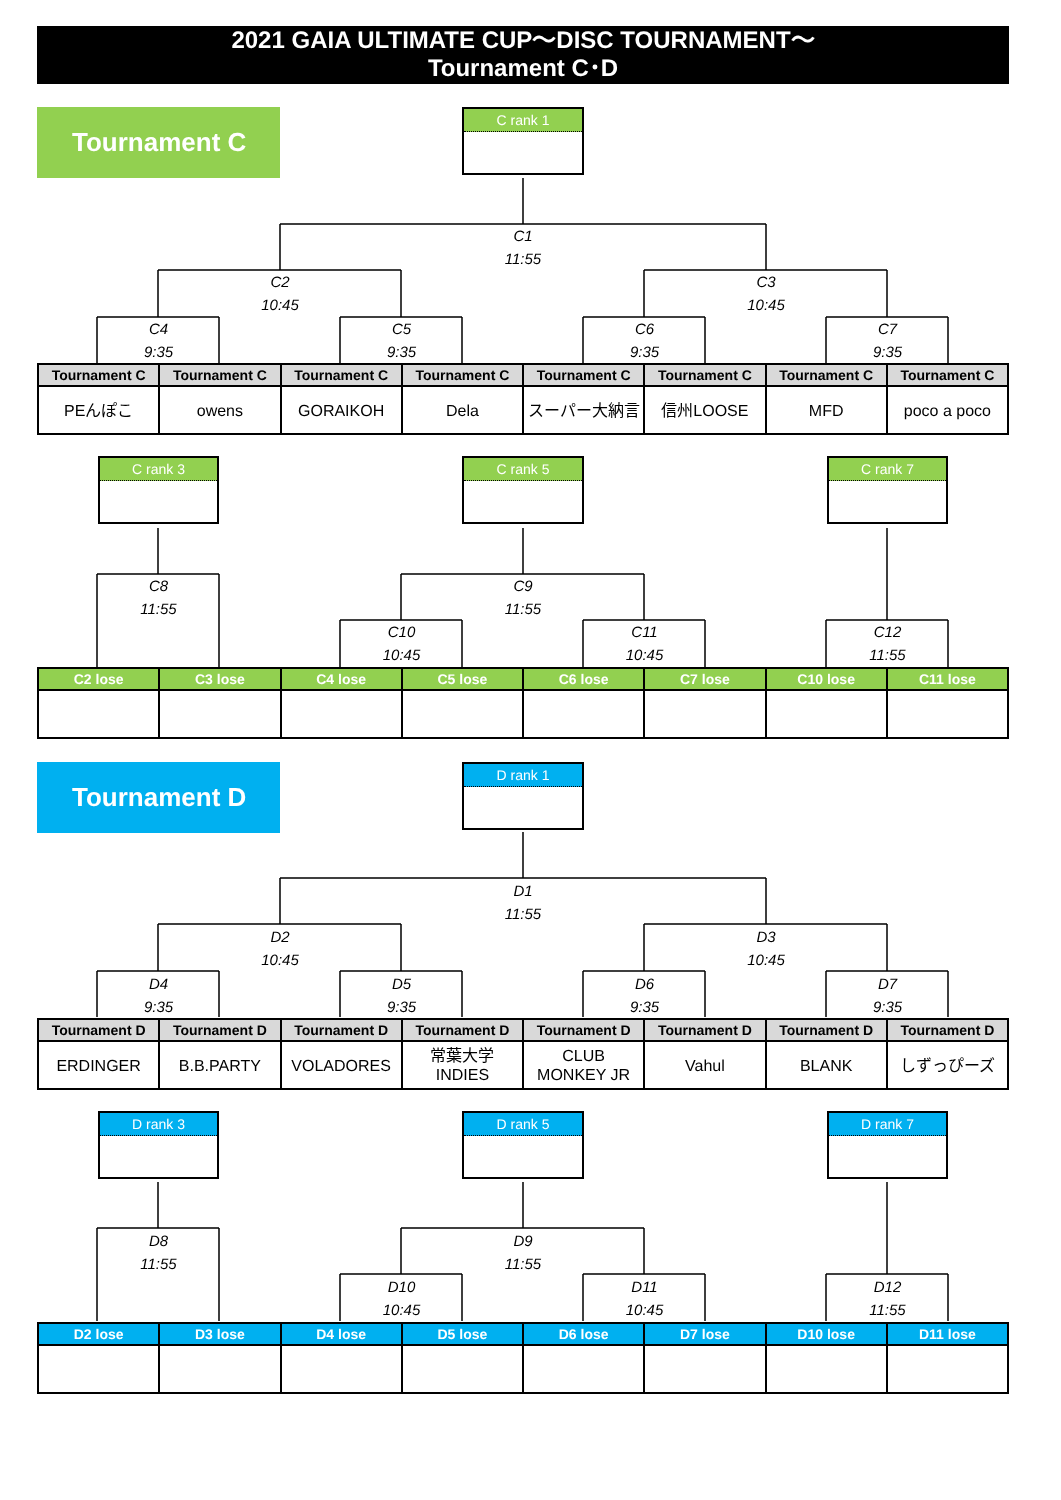2021 GAIA ULTIMATE CUP～DISC TOURNAMENT～
Tournament C･D
Tournament C
C rank 1
C1
11:55
C2
10:45
C3
10:45
C4
9:35
C5
9:35
C6
9:35
C7
9:35
| Tournament C | Tournament C | Tournament C | Tournament C | Tournament C | Tournament C | Tournament C | Tournament C |
| --- | --- | --- | --- | --- | --- | --- | --- |
| PEんぽこ | owens | GORAIKOH | Dela | スーパー大納言 | 信州LOOSE | MFD | poco a poco |
C rank 3
C rank 5
C rank 7
C8
11:55
C9
11:55
C10
10:45
C11
10:45
C12
11:55
| C2 lose | C3 lose | C4 lose | C5 lose | C6 lose | C7 lose | C10 lose | C11 lose |
| --- | --- | --- | --- | --- | --- | --- | --- |
Tournament D
D rank 1
D1
11:55
D2
10:45
D3
10:45
D4
9:35
D5
9:35
D6
9:35
D7
9:35
| Tournament D | Tournament D | Tournament D | Tournament D | Tournament D | Tournament D | Tournament D | Tournament D |
| --- | --- | --- | --- | --- | --- | --- | --- |
| ERDINGER | B.B.PARTY | VOLADORES | 常葉大学 INDIES | CLUB MONKEY JR | Vahul | BLANK | しずっぴーズ |
D rank 3
D rank 5
D rank 7
D8
11:55
D9
11:55
D10
10:45
D11
10:45
D12
11:55
| D2 lose | D3 lose | D4 lose | D5 lose | D6 lose | D7 lose | D10 lose | D11 lose |
| --- | --- | --- | --- | --- | --- | --- | --- |